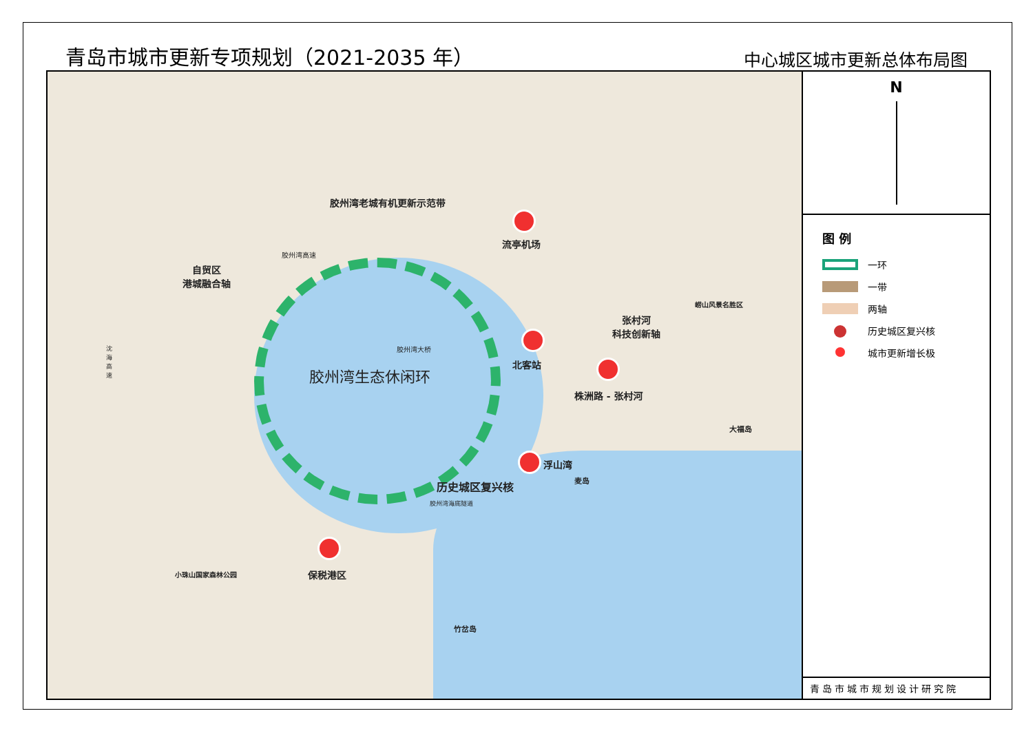青岛市城市更新专项规划（2021-2035 年）
中心城区城市更新总体布局图
胶州湾老城有机更新示范带
流亭机场
自贸区
港城融合轴
胶州湾高速
张村河
科技创新轴
崂山风景名胜区
胶州湾大桥
北客站
胶州湾生态休闲环
株洲路 - 张村河
沈海高速
大福岛
浮山湾
麦岛
历史城区复兴核
胶州湾海底隧道
小珠山国家森林公园 保税港区
竹岔岛
N
图 例
一环
一带
两轴
历史城区复兴核
城市更新增长极
青岛市城市规划设计研究院